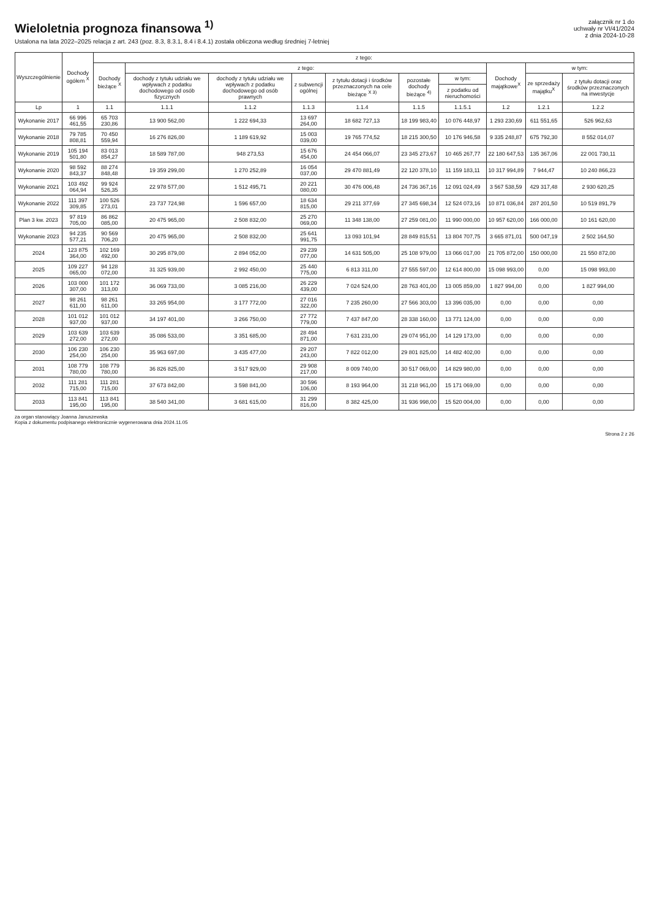Wieloletnia prognoza finansowa <sup>1)</sup>
Ustalona na lata 2022–2025 relacja z art. 243 (poz. 8.3, 8.3.1, 8.4 i 8.4.1) została obliczona według średniej 7-letniej
załącznik nr 1 do
uchwały nr VI/41/2024
z dnia 2024-10-28
| Wyszczególnienie | Dochody ogółem <sup>X</sup> | z tego: | | | | | | | | | |
| --- | --- | --- | --- | --- | --- | --- | --- | --- | --- | --- | --- |
| | | Dochody bieżące <sup>X</sup> | z tego: | | | | | | Dochody majątkowe<sup>X</sup> | w tym: | |
| | | | dochody z tytułu udziału we wpływach z podatku dochodowego od osób fizycznych | dochody z tytułu udziału we wpływach z podatku dochodowego od osób prawnych | z subwencji ogólnej | z tytułu dotacji i środków przeznaczonych na cele bieżące <sup>X 3)</sup> | pozostałe dochody bieżące <sup>4)</sup> | w tym: | | ze sprzedaży majątku<sup>X</sup> | z tytułu dotacji oraz środków przeznaczonych na inwestycje |
| | | | | | | | | z podatku od nieruchomości | | | |
| Lp | 1 | 1.1 | 1.1.1 | 1.1.2 | 1.1.3 | 1.1.4 | 1.1.5 | 1.1.5.1 | 1.2 | 1.2.1 | 1.2.2 |
| Wykonanie 2017 | 66 996 461,55 | 65 703 230,86 | 13 900 562,00 | 1 222 694,33 | 13 697 264,00 | 18 682 727,13 | 18 199 983,40 | 10 076 448,97 | 1 293 230,69 | 611 551,65 | 526 962,63 |
| Wykonanie 2018 | 79 785 808,81 | 70 450 559,94 | 16 276 826,00 | 1 189 619,92 | 15 003 039,00 | 19 765 774,52 | 18 215 300,50 | 10 176 946,58 | 9 335 248,87 | 675 792,30 | 8 552 014,07 |
| Wykonanie 2019 | 105 194 501,80 | 83 013 854,27 | 18 589 787,00 | 948 273,53 | 15 676 454,00 | 24 454 066,07 | 23 345 273,67 | 10 465 267,77 | 22 180 647,53 | 135 367,06 | 22 001 730,11 |
| Wykonanie 2020 | 98 592 843,37 | 88 274 848,48 | 19 359 299,00 | 1 270 252,89 | 16 054 037,00 | 29 470 881,49 | 22 120 378,10 | 11 159 183,11 | 10 317 994,89 | 7 944,47 | 10 240 866,23 |
| Wykonanie 2021 | 103 492 064,94 | 99 924 526,35 | 22 978 577,00 | 1 512 495,71 | 20 221 080,00 | 30 476 006,48 | 24 736 367,16 | 12 091 024,49 | 3 567 538,59 | 429 317,48 | 2 930 620,25 |
| Wykonanie 2022 | 111 397 309,85 | 100 526 273,01 | 23 737 724,98 | 1 596 657,00 | 18 634 815,00 | 29 211 377,69 | 27 345 698,34 | 12 524 073,16 | 10 871 036,84 | 287 201,50 | 10 519 891,79 |
| Plan 3 kw. 2023 | 97 819 705,00 | 86 862 085,00 | 20 475 965,00 | 2 508 832,00 | 25 270 069,00 | 11 348 138,00 | 27 259 081,00 | 11 990 000,00 | 10 957 620,00 | 166 000,00 | 10 161 620,00 |
| Wykonanie 2023 | 94 235 577,21 | 90 569 706,20 | 20 475 965,00 | 2 508 832,00 | 25 641 991,75 | 13 093 101,94 | 28 849 815,51 | 13 804 707,75 | 3 665 871,01 | 500 047,19 | 2 502 164,50 |
| 2024 | 123 875 364,00 | 102 169 492,00 | 30 295 879,00 | 2 894 052,00 | 29 239 077,00 | 14 631 505,00 | 25 108 979,00 | 13 066 017,00 | 21 705 872,00 | 150 000,00 | 21 550 872,00 |
| 2025 | 109 227 065,00 | 94 128 072,00 | 31 325 939,00 | 2 992 450,00 | 25 440 775,00 | 6 813 311,00 | 27 555 597,00 | 12 614 800,00 | 15 098 993,00 | 0,00 | 15 098 993,00 |
| 2026 | 103 000 307,00 | 101 172 313,00 | 36 069 733,00 | 3 085 216,00 | 26 229 439,00 | 7 024 524,00 | 28 763 401,00 | 13 005 859,00 | 1 827 994,00 | 0,00 | 1 827 994,00 |
| 2027 | 98 261 611,00 | 98 261 611,00 | 33 265 954,00 | 3 177 772,00 | 27 016 322,00 | 7 235 260,00 | 27 566 303,00 | 13 396 035,00 | 0,00 | 0,00 | 0,00 |
| 2028 | 101 012 937,00 | 101 012 937,00 | 34 197 401,00 | 3 266 750,00 | 27 772 779,00 | 7 437 847,00 | 28 338 160,00 | 13 771 124,00 | 0,00 | 0,00 | 0,00 |
| 2029 | 103 639 272,00 | 103 639 272,00 | 35 086 533,00 | 3 351 685,00 | 28 494 871,00 | 7 631 231,00 | 29 074 951,00 | 14 129 173,00 | 0,00 | 0,00 | 0,00 |
| 2030 | 106 230 254,00 | 106 230 254,00 | 35 963 697,00 | 3 435 477,00 | 29 207 243,00 | 7 822 012,00 | 29 801 825,00 | 14 482 402,00 | 0,00 | 0,00 | 0,00 |
| 2031 | 108 779 780,00 | 108 779 780,00 | 36 826 825,00 | 3 517 929,00 | 29 908 217,00 | 8 009 740,00 | 30 517 069,00 | 14 829 980,00 | 0,00 | 0,00 | 0,00 |
| 2032 | 111 281 715,00 | 111 281 715,00 | 37 673 842,00 | 3 598 841,00 | 30 596 106,00 | 8 193 964,00 | 31 218 961,00 | 15 171 069,00 | 0,00 | 0,00 | 0,00 |
| 2033 | 113 841 195,00 | 113 841 195,00 | 38 540 341,00 | 3 681 615,00 | 31 299 816,00 | 8 382 425,00 | 31 936 998,00 | 15 520 004,00 | 0,00 | 0,00 | 0,00 |
za organ stanowiący Joanna Januszewska
Kopia z dokumentu podpisanego elektronicznie wygenerowana dnia 2024.11.05
Strona 2 z 26